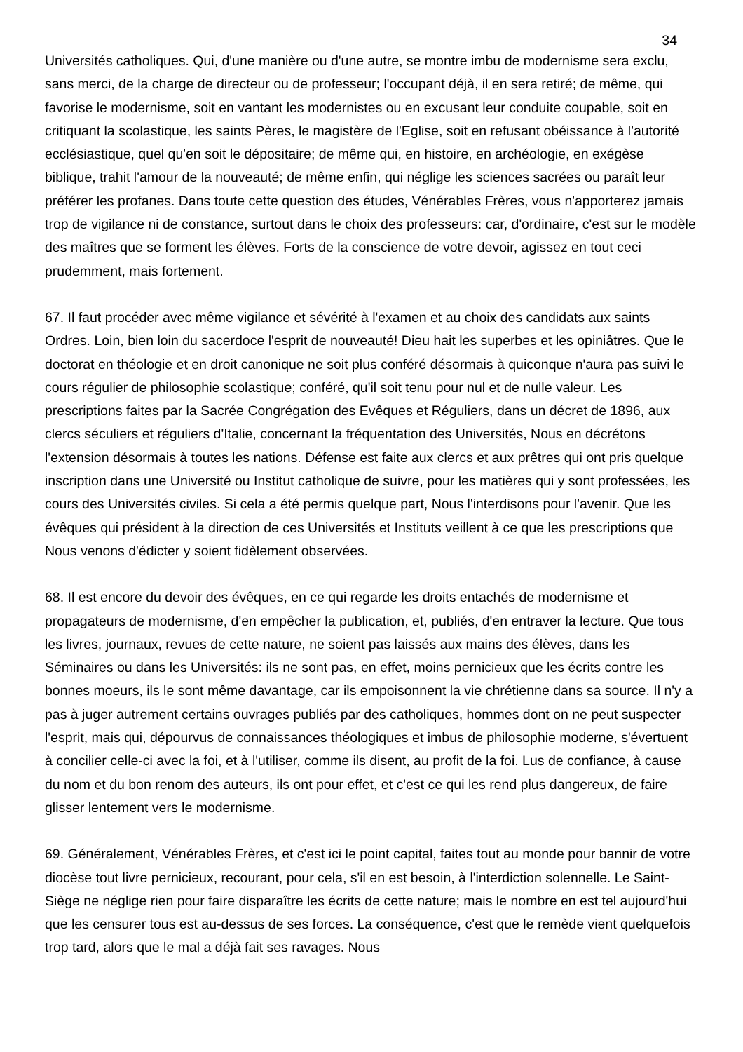34
Universités catholiques. Qui, d'une manière ou d'une autre, se montre imbu de modernisme sera exclu, sans merci, de la charge de directeur ou de professeur; l'occupant déjà, il en sera retiré; de même, qui favorise le modernisme, soit en vantant les modernistes ou en excusant leur conduite coupable, soit en critiquant la scolastique, les saints Pères, le magistère de l'Eglise, soit en refusant obéissance à l'autorité ecclésiastique, quel qu'en soit le dépositaire; de même qui, en histoire, en archéologie, en exégèse biblique, trahit l'amour de la nouveauté; de même enfin, qui néglige les sciences sacrées ou paraît leur préférer les profanes. Dans toute cette question des études, Vénérables Frères, vous n'apporterez jamais trop de vigilance ni de constance, surtout dans le choix des professeurs: car, d'ordinaire, c'est sur le modèle des maîtres que se forment les élèves. Forts de la conscience de votre devoir, agissez en tout ceci prudemment, mais fortement.
67. Il faut procéder avec même vigilance et sévérité à l'examen et au choix des candidats aux saints Ordres. Loin, bien loin du sacerdoce l'esprit de nouveauté! Dieu hait les superbes et les opiniâtres. Que le doctorat en théologie et en droit canonique ne soit plus conféré désormais à quiconque n'aura pas suivi le cours régulier de philosophie scolastique; conféré, qu'il soit tenu pour nul et de nulle valeur. Les prescriptions faites par la Sacrée Congrégation des Evêques et Réguliers, dans un décret de 1896, aux clercs séculiers et réguliers d'Italie, concernant la fréquentation des Universités, Nous en décrétons l'extension désormais à toutes les nations. Défense est faite aux clercs et aux prêtres qui ont pris quelque inscription dans une Université ou Institut catholique de suivre, pour les matières qui y sont professées, les cours des Universités civiles. Si cela a été permis quelque part, Nous l'interdisons pour l'avenir. Que les évêques qui président à la direction de ces Universités et Instituts veillent à ce que les prescriptions que Nous venons d'édicter y soient fidèlement observées.
68. Il est encore du devoir des évêques, en ce qui regarde les droits entachés de modernisme et propagateurs de modernisme, d'en empêcher la publication, et, publiés, d'en entraver la lecture. Que tous les livres, journaux, revues de cette nature, ne soient pas laissés aux mains des élèves, dans les Séminaires ou dans les Universités: ils ne sont pas, en effet, moins pernicieux que les écrits contre les bonnes moeurs, ils le sont même davantage, car ils empoisonnent la vie chrétienne dans sa source. Il n'y a pas à juger autrement certains ouvrages publiés par des catholiques, hommes dont on ne peut suspecter l'esprit, mais qui, dépourvus de connaissances théologiques et imbus de philosophie moderne, s'évertuent à concilier celle-ci avec la foi, et à l'utiliser, comme ils disent, au profit de la foi. Lus de confiance, à cause du nom et du bon renom des auteurs, ils ont pour effet, et c'est ce qui les rend plus dangereux, de faire glisser lentement vers le modernisme.
69. Généralement, Vénérables Frères, et c'est ici le point capital, faites tout au monde pour bannir de votre diocèse tout livre pernicieux, recourant, pour cela, s'il en est besoin, à l'interdiction solennelle. Le Saint-Siège ne néglige rien pour faire disparaître les écrits de cette nature; mais le nombre en est tel aujourd'hui que les censurer tous est au-dessus de ses forces. La conséquence, c'est que le remède vient quelquefois trop tard, alors que le mal a déjà fait ses ravages. Nous